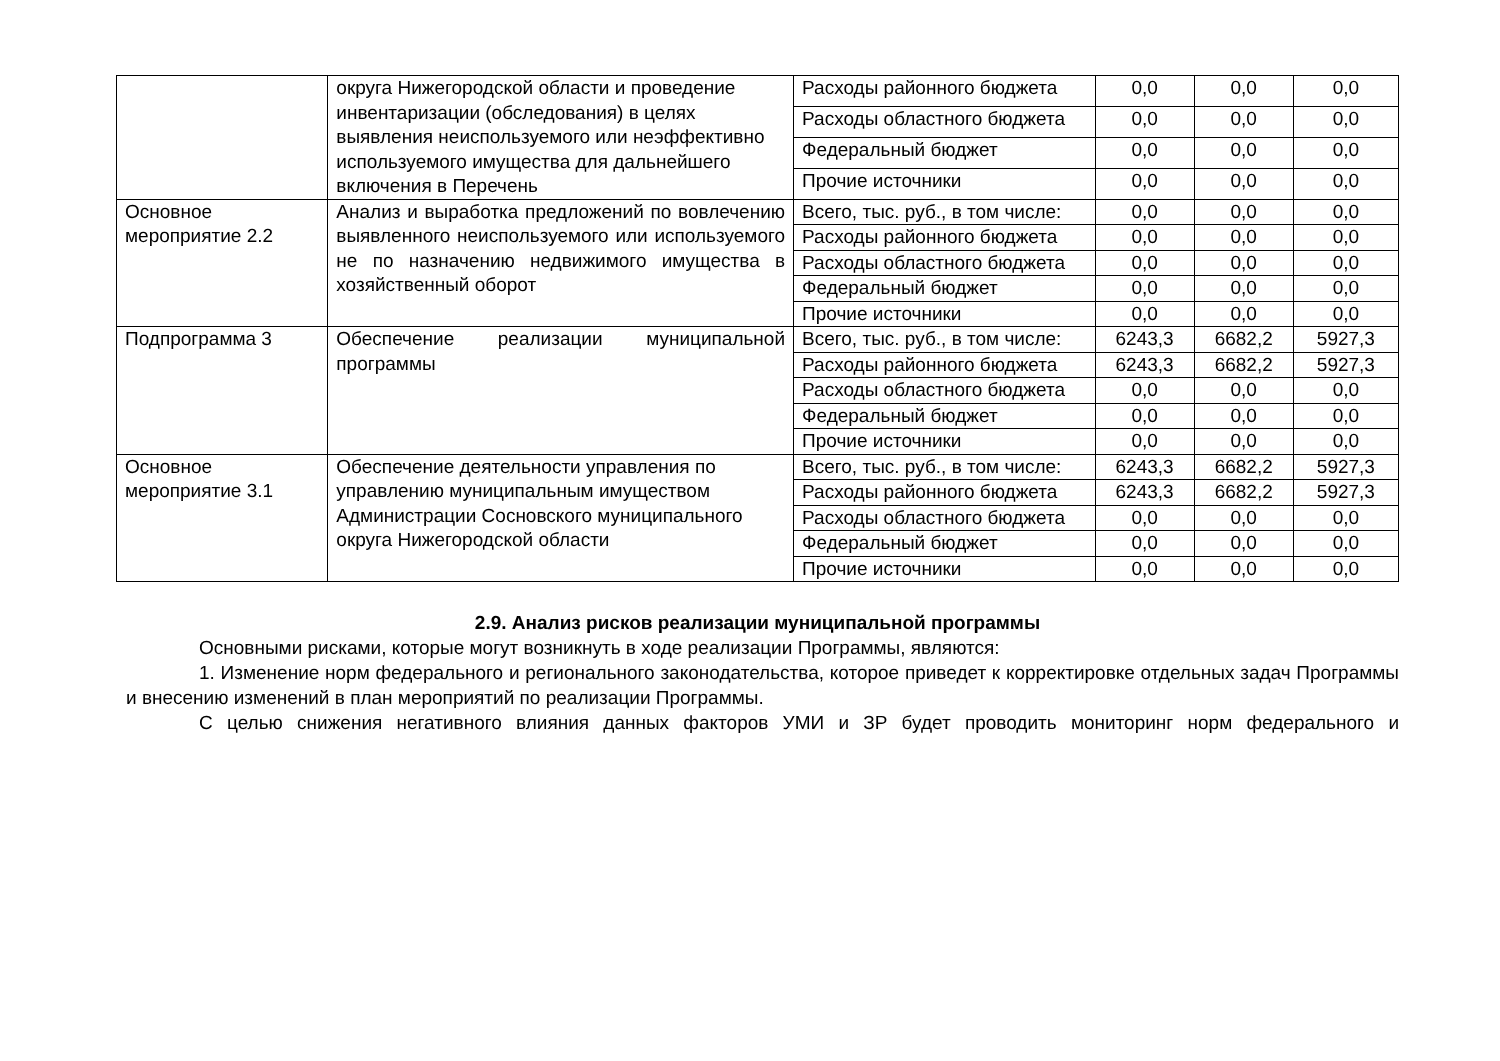| | округа Нижегородской области и проведение инвентаризации (обследования) в целях выявления неиспользуемого или неэффективно используемого имущества для дальнейшего включения в Перечень | Расходы районного бюджета | 0,0 | 0,0 | 0,0 |
| | | Расходы областного бюджета | 0,0 | 0,0 | 0,0 |
| | | Федеральный бюджет | 0,0 | 0,0 | 0,0 |
| | | Прочие источники | 0,0 | 0,0 | 0,0 |
| Основное мероприятие 2.2 | Анализ и выработка предложений по вовлечению выявленного неиспользуемого или используемого не по назначению недвижимого имущества в хозяйственный оборот | Всего, тыс. руб., в том числе: | 0,0 | 0,0 | 0,0 |
| | | Расходы районного бюджета | 0,0 | 0,0 | 0,0 |
| | | Расходы областного бюджета | 0,0 | 0,0 | 0,0 |
| | | Федеральный бюджет | 0,0 | 0,0 | 0,0 |
| | | Прочие источники | 0,0 | 0,0 | 0,0 |
| Подпрограмма 3 | Обеспечение реализации муниципальной программы | Всего, тыс. руб., в том числе: | 6243,3 | 6682,2 | 5927,3 |
| | | Расходы районного бюджета | 6243,3 | 6682,2 | 5927,3 |
| | | Расходы областного бюджета | 0,0 | 0,0 | 0,0 |
| | | Федеральный бюджет | 0,0 | 0,0 | 0,0 |
| | | Прочие источники | 0,0 | 0,0 | 0,0 |
| Основное мероприятие 3.1 | Обеспечение деятельности управления по управлению муниципальным имуществом Администрации Сосновского муниципального округа Нижегородской области | Всего, тыс. руб., в том числе: | 6243,3 | 6682,2 | 5927,3 |
| | | Расходы районного бюджета | 6243,3 | 6682,2 | 5927,3 |
| | | Расходы областного бюджета | 0,0 | 0,0 | 0,0 |
| | | Федеральный бюджет | 0,0 | 0,0 | 0,0 |
| | | Прочие источники | 0,0 | 0,0 | 0,0 |
2.9. Анализ рисков реализации муниципальной программы
Основными рисками, которые могут возникнуть в ходе реализации Программы, являются:
1. Изменение норм федерального и регионального законодательства, которое приведет к корректировке отдельных задач Программы и внесению изменений в план мероприятий по реализации Программы.
С целью снижения негативного влияния данных факторов УМИ и ЗР будет проводить мониторинг норм федерального и